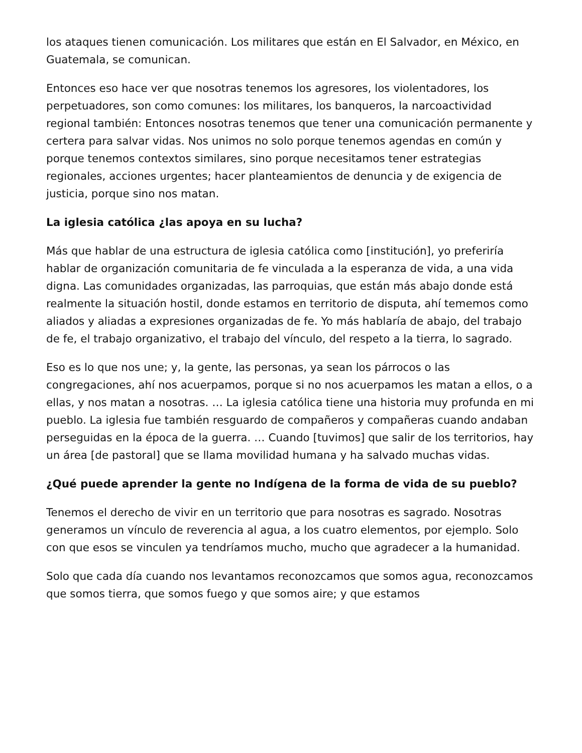los ataques tienen comunicación. Los militares que están en El Salvador, en México, en Guatemala, se comunican.
Entonces eso hace ver que nosotras tenemos los agresores, los violentadores, los perpetuadores, son como comunes: los militares, los banqueros, la narcoactividad regional también: Entonces nosotras tenemos que tener una comunicación permanente y certera para salvar vidas. Nos unimos no solo porque tenemos agendas en común y porque tenemos contextos similares, sino porque necesitamos tener estrategias regionales, acciones urgentes; hacer planteamientos de denuncia y de exigencia de justicia, porque sino nos matan.
La iglesia católica ¿las apoya en su lucha?
Más que hablar de una estructura de iglesia católica como [institución], yo preferiría hablar de organización comunitaria de fe vinculada a la esperanza de vida, a una vida digna. Las comunidades organizadas, las parroquias, que están más abajo donde está realmente la situación hostil, donde estamos en territorio de disputa, ahí tememos como aliados y aliadas a expresiones organizadas de fe. Yo más hablaría de abajo, del trabajo de fe, el trabajo organizativo, el trabajo del vínculo, del respeto a la tierra, lo sagrado.
Eso es lo que nos une; y, la gente, las personas, ya sean los párrocos o las congregaciones, ahí nos acuerpamos, porque si no nos acuerpamos les matan a ellos, o a ellas, y nos matan a nosotras. … La iglesia católica tiene una historia muy profunda en mi pueblo. La iglesia fue también resguardo de compañeros y compañeras cuando andaban perseguidas en la época de la guerra. … Cuando [tuvimos] que salir de los territorios, hay un área [de pastoral] que se llama movilidad humana y ha salvado muchas vidas.
¿Qué puede aprender la gente no Indígena de la forma de vida de su pueblo?
Tenemos el derecho de vivir en un territorio que para nosotras es sagrado. Nosotras generamos un vínculo de reverencia al agua, a los cuatro elementos, por ejemplo. Solo con que esos se vinculen ya tendríamos mucho, mucho que agradecer a la humanidad.
Solo que cada día cuando nos levantamos reconozcamos que somos agua, reconozcamos que somos tierra, que somos fuego y que somos aire; y que estamos